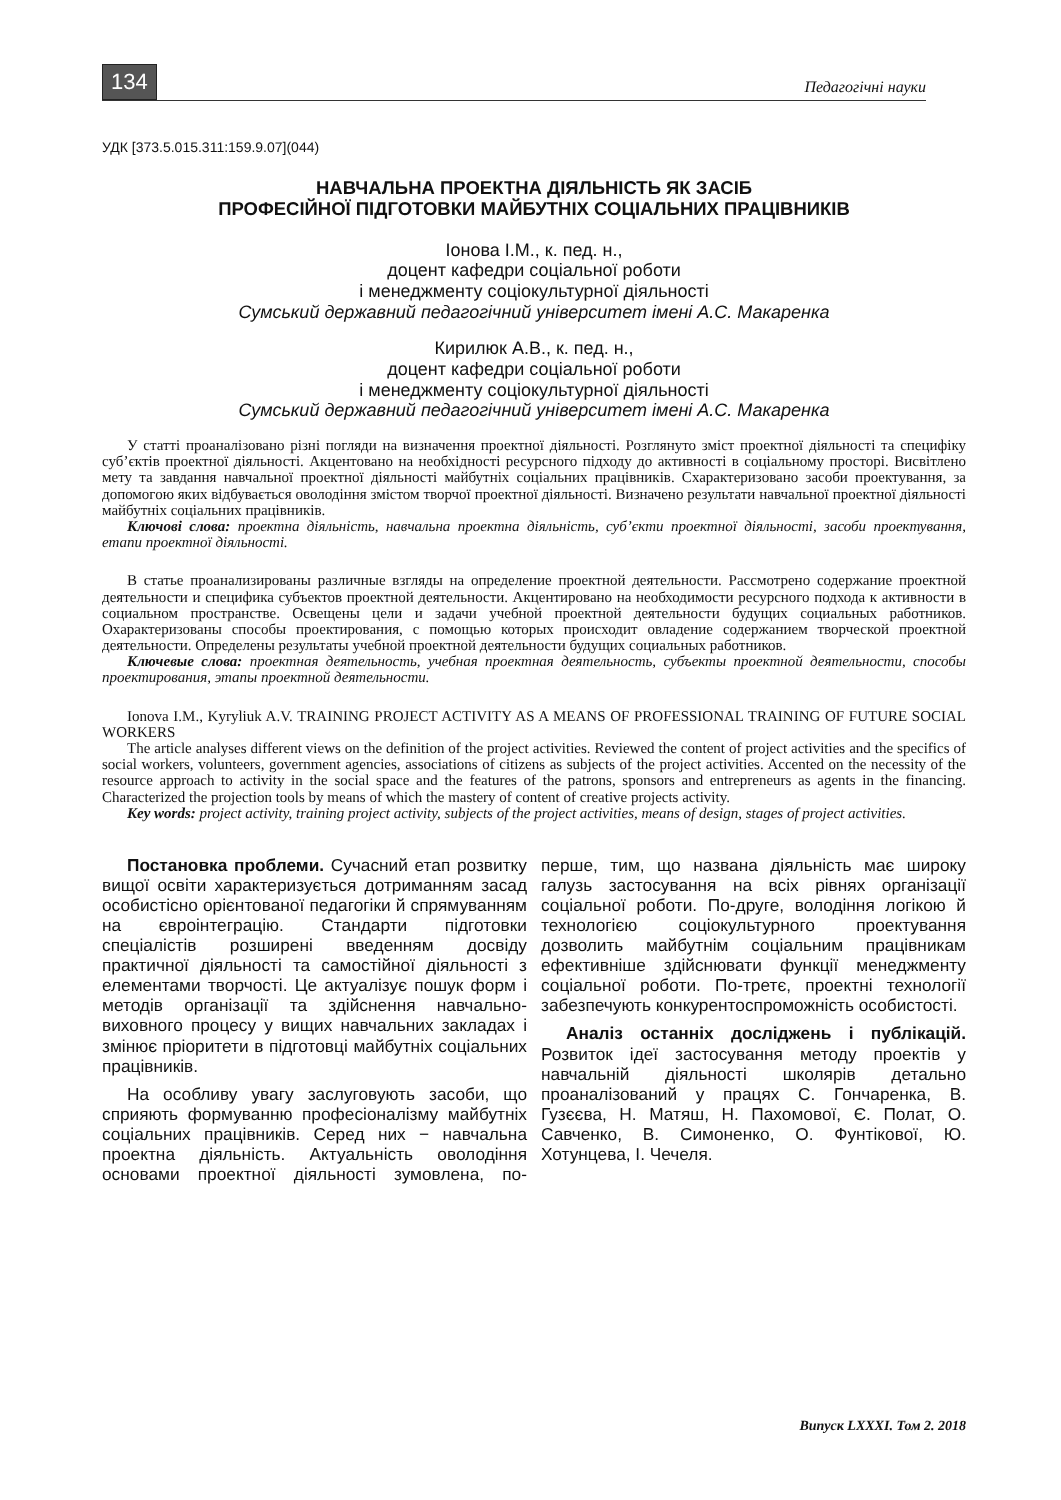134 Педагогічні науки
УДК [373.5.015.311:159.9.07](044)
НАВЧАЛЬНА ПРОЕКТНА ДІЯЛЬНІСТЬ ЯК ЗАСІБ
ПРОФЕСІЙНОЇ ПІДГОТОВКИ МАЙБУТНІХ СОЦІАЛЬНИХ ПРАЦІВНИКІВ
Іонова І.М., к. пед. н.,
доцент кафедри соціальної роботи
і менеджменту соціокультурної діяльності
Сумський державний педагогічний університет імені А.С. Макаренка
Кирилюк А.В., к. пед. н.,
доцент кафедри соціальної роботи
і менеджменту соціокультурної діяльності
Сумський державний педагогічний університет імені А.С. Макаренка
У статті проаналізовано різні погляди на визначення проектної діяльності. Розглянуто зміст проектної діяльності та специфіку суб’єктів проектної діяльності. Акцентовано на необхідності ресурсного підходу до активності в соціальному просторі. Висвітлено мету та завдання навчальної проектної діяльності майбутніх соціальних працівників. Схарактеризовано засоби проектування, за допомогою яких відбувається оволодіння змістом творчої проектної діяльності. Визначено результати навчальної проектної діяльності майбутніх соціальних працівників.
Ключові слова: проектна діяльність, навчальна проектна діяльність, суб’єкти проектної діяльності, засоби проектування, етапи проектної діяльності.
В статье проанализированы различные взгляды на определение проектной деятельности. Рассмотрено содержание проектной деятельности и специфика субъектов проектной деятельности. Акцентировано на необходимости ресурсного подхода к активности в социальном пространстве. Освещены цели и задачи учебной проектной деятельности будущих социальных работников. Охарактеризованы способы проектирования, с помощью которых происходит овладение содержанием творческой проектной деятельности. Определены результаты учебной проектной деятельности будущих социальных работников.
Ключевые слова: проектная деятельность, учебная проектная деятельность, субъекты проектной деятельности, способы проектирования, этапы проектной деятельности.
Ionova I.M., Kyryliuk A.V. TRAINING PROJECT ACTIVITY AS A MEANS OF PROFESSIONAL TRAINING OF FUTURE SOCIAL WORKERS
The article analyses different views on the definition of the project activities. Reviewed the content of project activities and the specifics of social workers, volunteers, government agencies, associations of citizens as subjects of the project activities. Accented on the necessity of the resource approach to activity in the social space and the features of the patrons, sponsors and entrepreneurs as agents in the financing. Characterized the projection tools by means of which the mastery of content of creative projects activity.
Key words: project activity, training project activity, subjects of the project activities, means of design, stages of project activities.
Постановка проблеми. Сучасний етап розвитку вищої освіти характеризується дотриманням засад особистісно орієнтованої педагогіки й спрямуванням на євроінтеграцію. Стандарти підготовки спеціалістів розширені введенням досвіду практичної діяльності та самостійної діяльності з елементами творчості. Це актуалізує пошук форм і методів організації та здійснення навчально-виховного процесу у вищих навчальних закладах і змінює пріоритети в підготовці майбутніх соціальних працівників.
На особливу увагу заслуговують засоби, що сприяють формуванню професіоналізму майбутніх соціальних працівників. Серед них − навчальна проектна діяльність. Актуальність оволодіння основами проектної діяльності зумовлена, по-перше, тим, що названа діяльність має широку галузь застосування на всіх рівнях організації соціальної роботи. По-друге, володіння логікою й технологією соціокультурного проектування дозволить майбутнім соціальним працівникам ефективніше здійснювати функції менеджменту соціальної роботи. По-третє, проектні технології забезпечують конкурентоспроможність особистості.
Аналіз останніх досліджень і публікацій. Розвиток ідеї застосування методу проектів у навчальній діяльності школярів детально проаналізований у працях С. Гончаренка, В. Гузєєва, Н. Матяш, Н. Пахомової, Є. Полат, О. Савченко, В. Симоненко, О. Фунтікової, Ю. Хотунцева, І. Чечеля.
Випуск LXXXI. Том 2. 2018